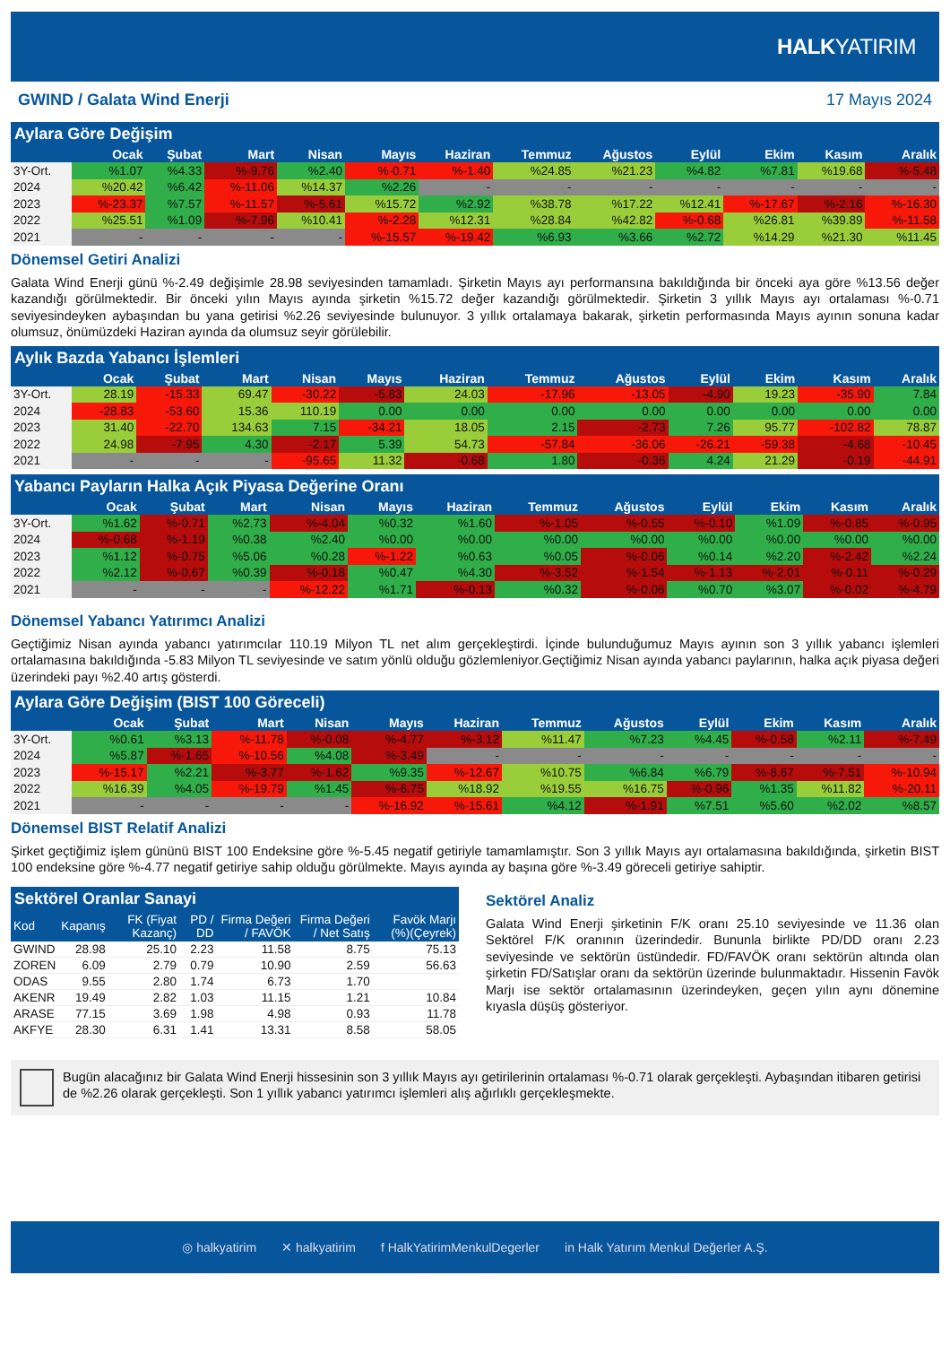HALKYATIRIM
GWIND / Galata Wind Enerji 17 Mayıs 2024
Aylara Göre Değişim
| | Ocak | Şubat | Mart | Nisan | Mayıs | Haziran | Temmuz | Ağustos | Eylül | Ekim | Kasım | Aralık |
| --- | --- | --- | --- | --- | --- | --- | --- | --- | --- | --- | --- | --- |
| 3Y-Ort. | %1.07 | %4.33 | %-9.76 | %2.40 | %-0.71 | %-1.40 | %24.85 | %21.23 | %4.82 | %7.81 | %19.68 | %-5.48 |
| 2024 | %20.42 | %6.42 | %-11.06 | %14.37 | %2.26 | - | - | - | - | - | - | - |
| 2023 | %-23.37 | %7.57 | %-11.57 | %-5.61 | %15.72 | %2.92 | %38.78 | %17.22 | %12.41 | %-17.67 | %-2.16 | %-16.30 |
| 2022 | %25.51 | %1.09 | %-7.96 | %10.41 | %-2.28 | %12.31 | %28.84 | %42.82 | %-0.68 | %26.81 | %39.89 | %-11.58 |
| 2021 | - | - | - | - | %-15.57 | %-19.42 | %6.93 | %3.66 | %2.72 | %14.29 | %21.30 | %11.45 |
Dönemsel Getiri Analizi
Galata Wind Enerji günü %-2.49 değişimle 28.98 seviyesinden tamamladı. Şirketin Mayıs ayı performansına bakıldığında bir önceki aya göre %13.56 değer kazandığı görülmektedir. Bir önceki yılın Mayıs ayında şirketin %15.72 değer kazandığı görülmektedir. Şirketin 3 yıllık Mayıs ayı ortalaması %-0.71 seviyesindeyken aybaşından bu yana getirisi %2.26 seviyesinde bulunuyor. 3 yıllık ortalamaya bakarak, şirketin performasında Mayıs ayının sonuna kadar olumsuz, önümüzdeki Haziran ayında da olumsuz seyir görülebilir.
Aylık Bazda Yabancı İşlemleri
| | Ocak | Şubat | Mart | Nisan | Mayıs | Haziran | Temmuz | Ağustos | Eylül | Ekim | Kasım | Aralık |
| --- | --- | --- | --- | --- | --- | --- | --- | --- | --- | --- | --- | --- |
| 3Y-Ort. | 28.19 | -15.33 | 69.47 | -30.22 | -5.83 | 24.03 | -17.96 | -13.05 | -4.90 | 19.23 | -35.90 | 7.84 |
| 2024 | -28.83 | -53.60 | 15.36 | 110.19 | 0.00 | 0.00 | 0.00 | 0.00 | 0.00 | 0.00 | 0.00 | 0.00 |
| 2023 | 31.40 | -22.70 | 134.63 | 7.15 | -34.21 | 18.05 | 2.15 | -2.73 | 7.26 | 95.77 | -102.82 | 78.87 |
| 2022 | 24.98 | -7.95 | 4.30 | -2.17 | 5.39 | 54.73 | -57.84 | -36.06 | -26.21 | -59.38 | -4.68 | -10.45 |
| 2021 | - | - | - | -95.65 | 11.32 | -0.68 | 1.80 | -0.36 | 4.24 | 21.29 | -0.19 | -44.91 |
Yabancı Payların Halka Açık Piyasa Değerine Oranı
| | Ocak | Şubat | Mart | Nisan | Mayıs | Haziran | Temmuz | Ağustos | Eylül | Ekim | Kasım | Aralık |
| --- | --- | --- | --- | --- | --- | --- | --- | --- | --- | --- | --- | --- |
| 3Y-Ort. | %1.62 | %-0.71 | %2.73 | %-4.04 | %0.32 | %1.60 | %-1.05 | %-0.55 | %-0.10 | %1.09 | %-0.85 | %-0.95 |
| 2024 | %-0.68 | %-1.19 | %0.38 | %2.40 | %0.00 | %0.00 | %0.00 | %0.00 | %0.00 | %0.00 | %0.00 | %0.00 |
| 2023 | %1.12 | %-0.75 | %5.06 | %0.28 | %-1.22 | %0.63 | %0.05 | %-0.06 | %0.14 | %2.20 | %-2.42 | %2.24 |
| 2022 | %2.12 | %-0.67 | %0.39 | %-0.18 | %0.47 | %4.30 | %-3.52 | %-1.54 | %-1.13 | %-2.01 | %-0.11 | %-0.29 |
| 2021 | - | - | - | %-12.22 | %1.71 | %-0.13 | %0.32 | %-0.06 | %0.70 | %3.07 | %-0.02 | %-4.79 |
Dönemsel Yabancı Yatırımcı Analizi
Geçtiğimiz Nisan ayında yabancı yatırımcılar 110.19 Milyon TL net alım gerçekleştirdi. İçinde bulunduğumuz Mayıs ayının son 3 yıllık yabancı işlemleri ortalamasına bakıldığında -5.83 Milyon TL seviyesinde ve satım yönlü olduğu gözlemleniyor.Geçtiğimiz Nisan ayında yabancı paylarının, halka açık piyasa değeri üzerindeki payı %2.40 artış gösterdi.
Aylara Göre Değişim (BIST 100 Göreceli)
| | Ocak | Şubat | Mart | Nisan | Mayıs | Haziran | Temmuz | Ağustos | Eylül | Ekim | Kasım | Aralık |
| --- | --- | --- | --- | --- | --- | --- | --- | --- | --- | --- | --- | --- |
| 3Y-Ort. | %0.61 | %3.13 | %-11.78 | %-0.08 | %-4.77 | %-3.12 | %11.47 | %7.23 | %4.45 | %-0.58 | %2.11 | %-7.49 |
| 2024 | %5.87 | %-1.65 | %-10.56 | %4.08 | %-3.49 | - | - | - | - | - | - | - |
| 2023 | %-15.17 | %2.21 | %-3.77 | %-1.62 | %9.35 | %-12.67 | %10.75 | %6.84 | %6.79 | %-8.67 | %-7.51 | %-10.94 |
| 2022 | %16.39 | %4.05 | %-19.79 | %1.45 | %-6.75 | %18.92 | %19.55 | %16.75 | %-0.96 | %1.35 | %11.82 | %-20.11 |
| 2021 | - | - | - | - | %-16.92 | %-15.61 | %4.12 | %-1.91 | %7.51 | %5.60 | %2.02 | %8.57 |
Dönemsel BIST Relatif Analizi
Şirket geçtiğimiz işlem gününü BIST 100 Endeksine göre %-5.45 negatif getiriyle tamamlamıştır. Son 3 yıllık Mayıs ayı ortalamasına bakıldığında, şirketin BIST 100 endeksine göre %-4.77 negatif getiriye sahip olduğu görülmekte. Mayıs ayında ay başına göre %-3.49 göreceli getiriye sahiptir.
Sektörel Oranlar Sanayi
| Kod | Kapanış | FK (Fiyat Kazanç) | PD / DD | Firma Değeri / FAVÖK | Firma Değeri / Net Satış | Favök Marjı (%)(Çeyrek) |
| --- | --- | --- | --- | --- | --- | --- |
| GWIND | 28.98 | 25.10 | 2.23 | 11.58 | 8.75 | 75.13 |
| ZOREN | 6.09 | 2.79 | 0.79 | 10.90 | 2.59 | 56.63 |
| ODAS | 9.55 | 2.80 | 1.74 | 6.73 | 1.70 | |
| AKENR | 19.49 | 2.82 | 1.03 | 11.15 | 1.21 | 10.84 |
| ARASE | 77.15 | 3.69 | 1.98 | 4.98 | 0.93 | 11.78 |
| AKFYE | 28.30 | 6.31 | 1.41 | 13.31 | 8.58 | 58.05 |
Sektörel Analiz
Galata Wind Enerji şirketinin F/K oranı 25.10 seviyesinde ve 11.36 olan Sektörel F/K oranının üzerindedir. Bununla birlikte PD/DD oranı 2.23 seviyesinde ve sektörün üstündedir. FD/FAVÖK oranı sektörün altında olan şirketin FD/Satışlar oranı da sektörün üzerinde bulunmaktadır. Hissenin Favök Marjı ise sektör ortalamasının üzerindeyken, geçen yılın aynı dönemine kıyasla düşüş gösteriyor.
Bugün alacağınız bir Galata Wind Enerji hissesinin son 3 yıllık Mayıs ayı getirilerinin ortalaması %-0.71 olarak gerçekleşti. Aybaşından itibaren getirisi de %2.26 olarak gerçekleşti. Son 1 yıllık yabancı yatırımcı işlemleri alış ağırlıklı gerçekleşmekte.
◎ halkyatirim ✕ halkyatirim f HalkYatirimMenkulDegerler in Halk Yatırım Menkul Değerler A.Ş.